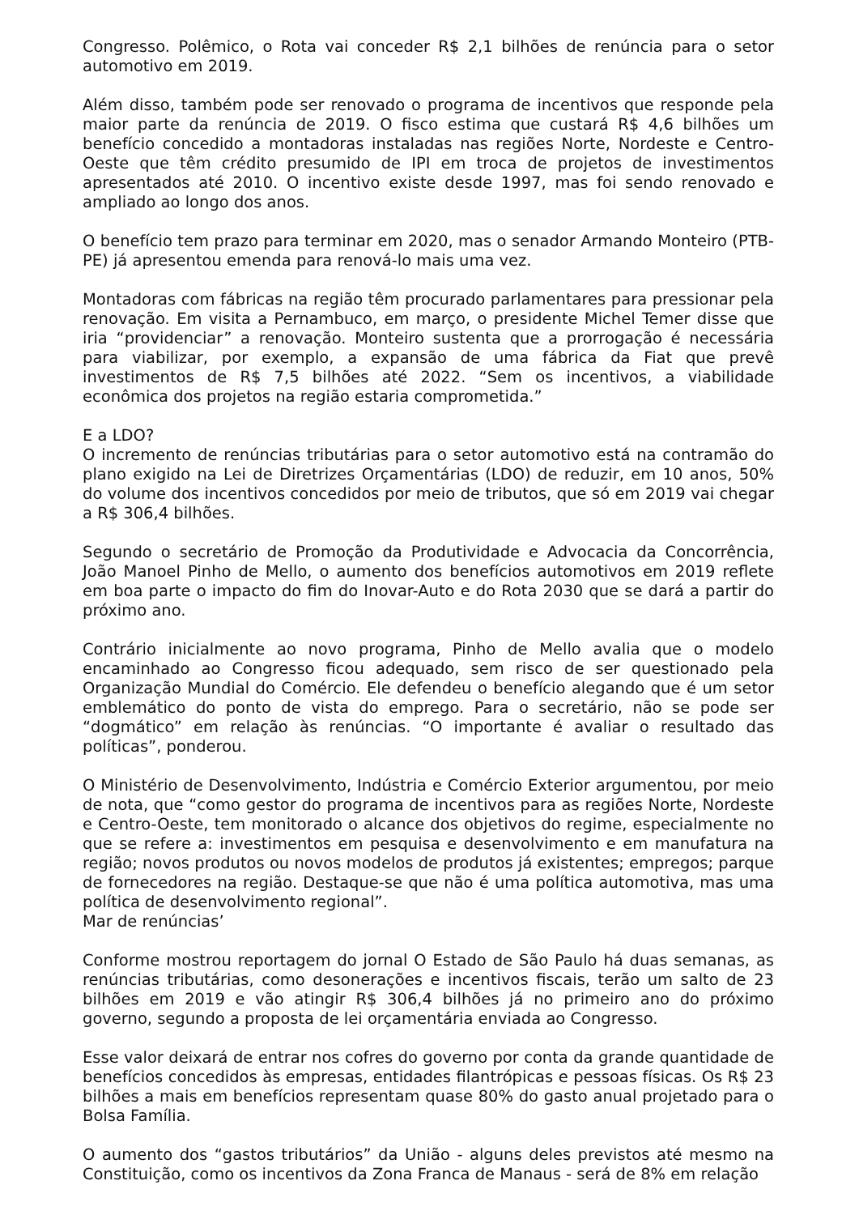Congresso. Polêmico, o Rota vai conceder R$ 2,1 bilhões de renúncia para o setor automotivo em 2019.
Além disso, também pode ser renovado o programa de incentivos que responde pela maior parte da renúncia de 2019. O fisco estima que custará R$ 4,6 bilhões um benefício concedido a montadoras instaladas nas regiões Norte, Nordeste e Centro-Oeste que têm crédito presumido de IPI em troca de projetos de investimentos apresentados até 2010. O incentivo existe desde 1997, mas foi sendo renovado e ampliado ao longo dos anos.
O benefício tem prazo para terminar em 2020, mas o senador Armando Monteiro (PTB-PE) já apresentou emenda para renová-lo mais uma vez.
Montadoras com fábricas na região têm procurado parlamentares para pressionar pela renovação. Em visita a Pernambuco, em março, o presidente Michel Temer disse que iria “providenciar” a renovação. Monteiro sustenta que a prorrogação é necessária para viabilizar, por exemplo, a expansão de uma fábrica da Fiat que prevê investimentos de R$ 7,5 bilhões até 2022. “Sem os incentivos, a viabilidade econômica dos projetos na região estaria comprometida.”
E a LDO?
O incremento de renúncias tributárias para o setor automotivo está na contramão do plano exigido na Lei de Diretrizes Orçamentárias (LDO) de reduzir, em 10 anos, 50% do volume dos incentivos concedidos por meio de tributos, que só em 2019 vai chegar a R$ 306,4 bilhões.
Segundo o secretário de Promoção da Produtividade e Advocacia da Concorrência, João Manoel Pinho de Mello, o aumento dos benefícios automotivos em 2019 reflete em boa parte o impacto do fim do Inovar-Auto e do Rota 2030 que se dará a partir do próximo ano.
Contrário inicialmente ao novo programa, Pinho de Mello avalia que o modelo encaminhado ao Congresso ficou adequado, sem risco de ser questionado pela Organização Mundial do Comércio. Ele defendeu o benefício alegando que é um setor emblemático do ponto de vista do emprego. Para o secretário, não se pode ser “dogmático” em relação às renúncias. “O importante é avaliar o resultado das políticas”, ponderou.
O Ministério de Desenvolvimento, Indústria e Comércio Exterior argumentou, por meio de nota, que “como gestor do programa de incentivos para as regiões Norte, Nordeste e Centro-Oeste, tem monitorado o alcance dos objetivos do regime, especialmente no que se refere a: investimentos em pesquisa e desenvolvimento e em manufatura na região; novos produtos ou novos modelos de produtos já existentes; empregos; parque de fornecedores na região. Destaque-se que não é uma política automotiva, mas uma política de desenvolvimento regional”.
Mar de renúncias’
Conforme mostrou reportagem do jornal O Estado de São Paulo há duas semanas, as renúncias tributárias, como desonerações e incentivos fiscais, terão um salto de 23 bilhões em 2019 e vão atingir R$ 306,4 bilhões já no primeiro ano do próximo governo, segundo a proposta de lei orçamentária enviada ao Congresso.
Esse valor deixará de entrar nos cofres do governo por conta da grande quantidade de benefícios concedidos às empresas, entidades filantrópicas e pessoas físicas. Os R$ 23 bilhões a mais em benefícios representam quase 80% do gasto anual projetado para o Bolsa Família.
O aumento dos “gastos tributários” da União - alguns deles previstos até mesmo na Constituição, como os incentivos da Zona Franca de Manaus - será de 8% em relação